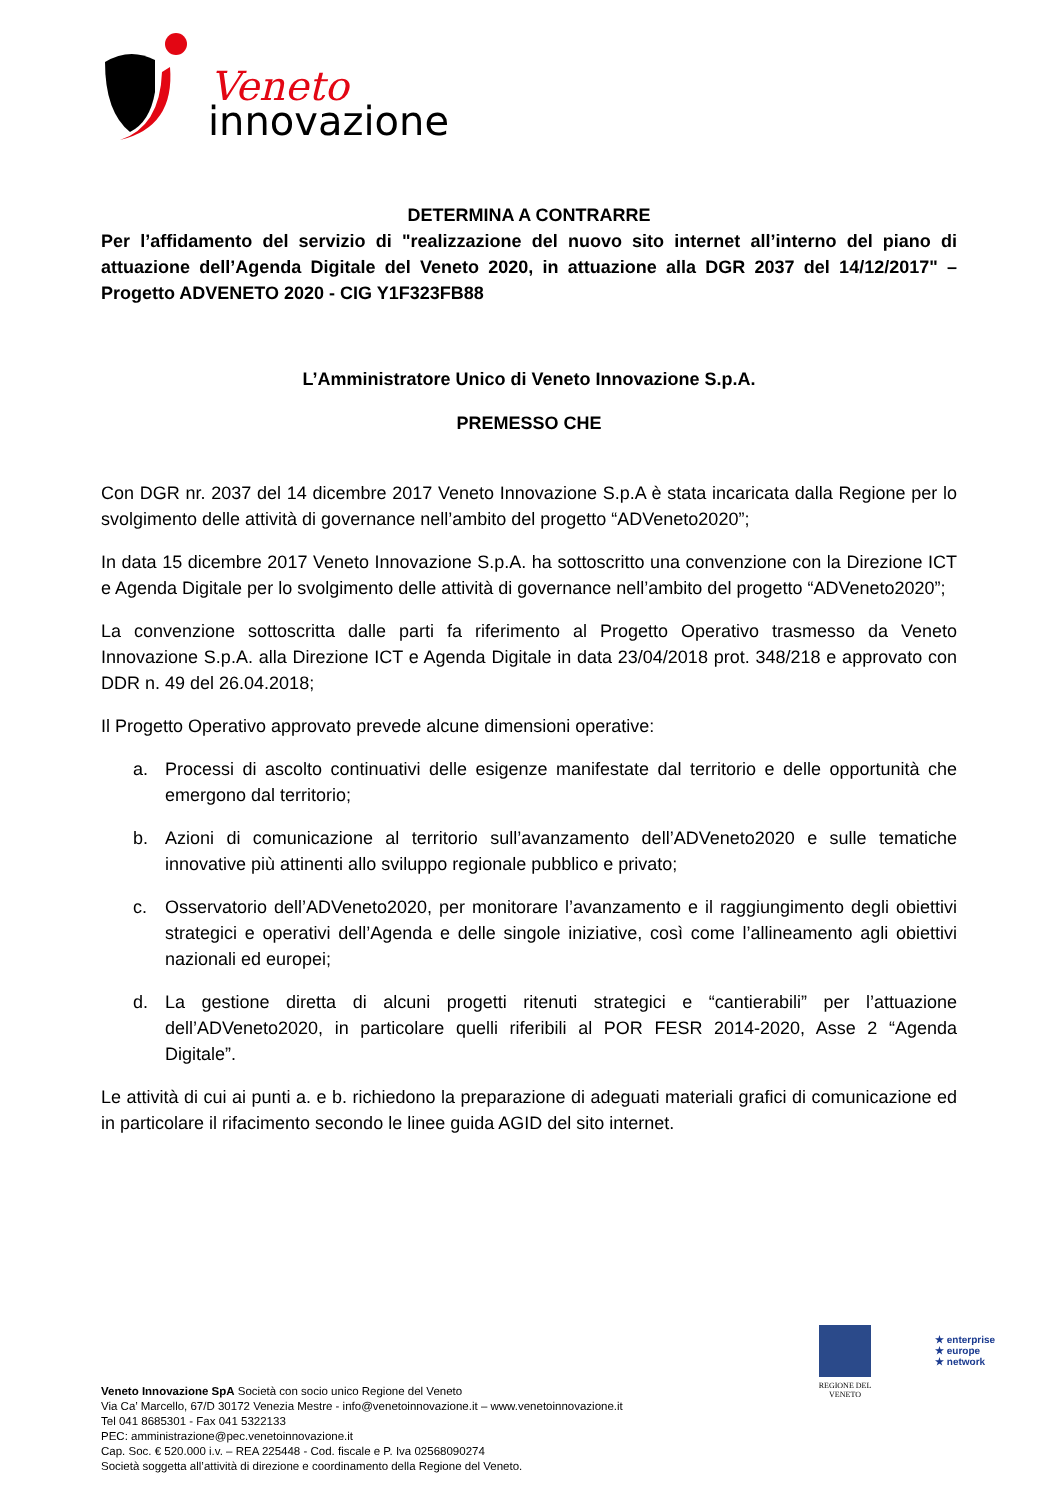Veneto
innovazione
DETERMINA A CONTRARRE
Per l’affidamento del servizio di "realizzazione del nuovo sito internet all’interno del piano di attuazione dell’Agenda Digitale del Veneto 2020, in attuazione alla DGR 2037 del 14/12/2017" – Progetto ADVENETO 2020 - CIG Y1F323FB88
L’Amministratore Unico di Veneto Innovazione S.p.A.
PREMESSO CHE
Con DGR nr. 2037 del 14 dicembre 2017 Veneto Innovazione S.p.A è stata incaricata dalla Regione per lo svolgimento delle attività di governance nell’ambito del progetto “ADVeneto2020”;
In data 15 dicembre 2017 Veneto Innovazione S.p.A. ha sottoscritto una convenzione con la Direzione ICT e Agenda Digitale per lo svolgimento delle attività di governance nell’ambito del progetto “ADVeneto2020”;
La convenzione sottoscritta dalle parti fa riferimento al Progetto Operativo trasmesso da Veneto Innovazione S.p.A. alla Direzione ICT e Agenda Digitale in data 23/04/2018 prot. 348/218 e approvato con DDR n. 49 del 26.04.2018;
Il Progetto Operativo approvato prevede alcune dimensioni operative:
a. Processi di ascolto continuativi delle esigenze manifestate dal territorio e delle opportunità che emergono dal territorio;
b. Azioni di comunicazione al territorio sull’avanzamento dell’ADVeneto2020 e sulle tematiche innovative più attinenti allo sviluppo regionale pubblico e privato;
c. Osservatorio dell’ADVeneto2020, per monitorare l’avanzamento e il raggiungimento degli obiettivi strategici e operativi dell’Agenda e delle singole iniziative, così come l’allineamento agli obiettivi nazionali ed europei;
d. La gestione diretta di alcuni progetti ritenuti strategici e “cantierabili” per l’attuazione dell’ADVeneto2020, in particolare quelli riferibili al POR FESR 2014-2020, Asse 2 “Agenda Digitale”.
Le attività di cui ai punti a. e b. richiedono la preparazione di adeguati materiali grafici di comunicazione ed in particolare il rifacimento secondo le linee guida AGID del sito internet.
REGIONE DEL VENETO
★ enterprise
★ europe
★ network
Veneto Innovazione SpA Società con socio unico Regione del Veneto
Via Ca’ Marcello, 67/D 30172 Venezia Mestre - info@venetoinnovazione.it – www.venetoinnovazione.it
Tel 041 8685301 - Fax 041 5322133
PEC: amministrazione@pec.venetoinnovazione.it
Cap. Soc. € 520.000 i.v. – REA 225448 - Cod. fiscale e P. Iva 02568090274
Società soggetta all’attività di direzione e coordinamento della Regione del Veneto.